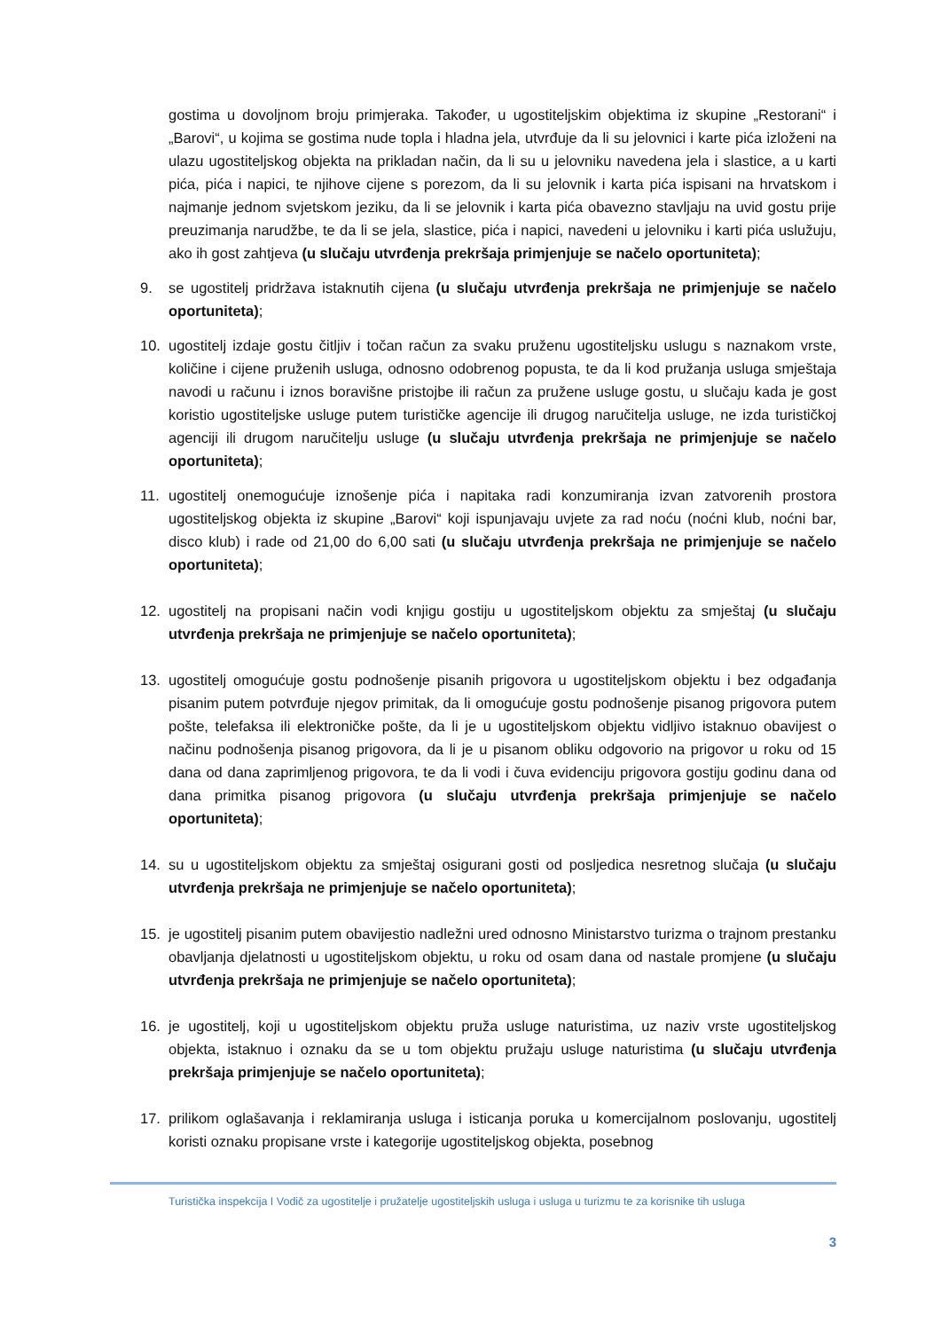gostima u dovoljnom broju primjeraka. Također, u ugostiteljskim objektima iz skupine „Restorani“ i „Barovi“, u kojima se gostima nude topla i hladna jela, utvrđuje da li su jelovnici i karte pića izloženi na ulazu ugostiteljskog objekta na prikladan način, da li su u jelovniku navedena jela i slastice, a u karti pića, pića i napici, te njihove cijene s porezom, da li su jelovnik i karta pića ispisani na hrvatskom i najmanje jednom svjetskom jeziku, da li se jelovnik i karta pića obavezno stavljaju na uvid gostu prije preuzimanja narudžbe, te da li se jela, slastice, pića i napici, navedeni u jelovniku i karti pića uslužuju, ako ih gost zahtjeva (u slučaju utvrđenja prekršaja primjenjuje se načelo oportuniteta);
9. se ugostitelj pridržava istaknutih cijena (u slučaju utvrđenja prekršaja ne primjenjuje se načelo oportuniteta);
10. ugostitelj izdaje gostu čitljiv i točan račun za svaku pruženu ugostiteljsku uslugu s naznakom vrste, količine i cijene pruženih usluga, odnosno odobrenog popusta, te da li kod pružanja usluga smještaja navodi u računu i iznos boravišne pristojbe ili račun za pružene usluge gostu, u slučaju kada je gost koristio ugostiteljske usluge putem turističke agencije ili drugog naručitelja usluge, ne izda turističkoj agenciji ili drugom naručitelju usluge (u slučaju utvrđenja prekršaja ne primjenjuje se načelo oportuniteta);
11. ugostitelj onemogućuje iznošenje pića i napitaka radi konzumiranja izvan zatvorenih prostora ugostiteljskog objekta iz skupine „Barovi“ koji ispunjavaju uvjete za rad noću (noćni klub, noćni bar, disco klub) i rade od 21,00 do 6,00 sati (u slučaju utvrđenja prekršaja ne primjenjuje se načelo oportuniteta);
12. ugostitelj na propisani način vodi knjigu gostiju u ugostiteljskom objektu za smještaj (u slučaju utvrđenja prekršaja ne primjenjuje se načelo oportuniteta);
13. ugostitelj omogućuje gostu podnošenje pisanih prigovora u ugostiteljskom objektu i bez odgađanja pisanim putem potvrđuje njegov primitak, da li omogućuje gostu podnošenje pisanog prigovora putem pošte, telefaksa ili elektroničke pošte, da li je u ugostiteljskom objektu vidljivo istaknuo obavijest o načinu podnošenja pisanog prigovora, da li je u pisanom obliku odgovorio na prigovor u roku od 15 dana od dana zaprimljenog prigovora, te da li vodi i čuva evidenciju prigovora gostiju godinu dana od dana primitka pisanog prigovora (u slučaju utvrđenja prekršaja primjenjuje se načelo oportuniteta);
14. su u ugostiteljskom objektu za smještaj osigurani gosti od posljedica nesretnog slučaja (u slučaju utvrđenja prekršaja ne primjenjuje se načelo oportuniteta);
15. je ugostitelj pisanim putem obavijestio nadležni ured odnosno Ministarstvo turizma o trajnom prestanku obavljanja djelatnosti u ugostiteljskom objektu, u roku od osam dana od nastale promjene (u slučaju utvrđenja prekršaja ne primjenjuje se načelo oportuniteta);
16. je ugostitelj, koji u ugostiteljskom objektu pruža usluge naturistima, uz naziv vrste ugostiteljskog objekta, istaknuo i oznaku da se u tom objektu pružaju usluge naturistima (u slučaju utvrđenja prekršaja primjenjuje se načelo oportuniteta);
17. prilikom oglašavanja i reklamiranja usluga i isticanja poruka u komercijalnom poslovanju, ugostitelj koristi oznaku propisane vrste i kategorije ugostiteljskog objekta, posebnog
Turistička inspekcija I Vodič za ugostitelje i pružatelje ugostiteljskih usluga i usluga u turizmu te za korisnike tih usluga
3